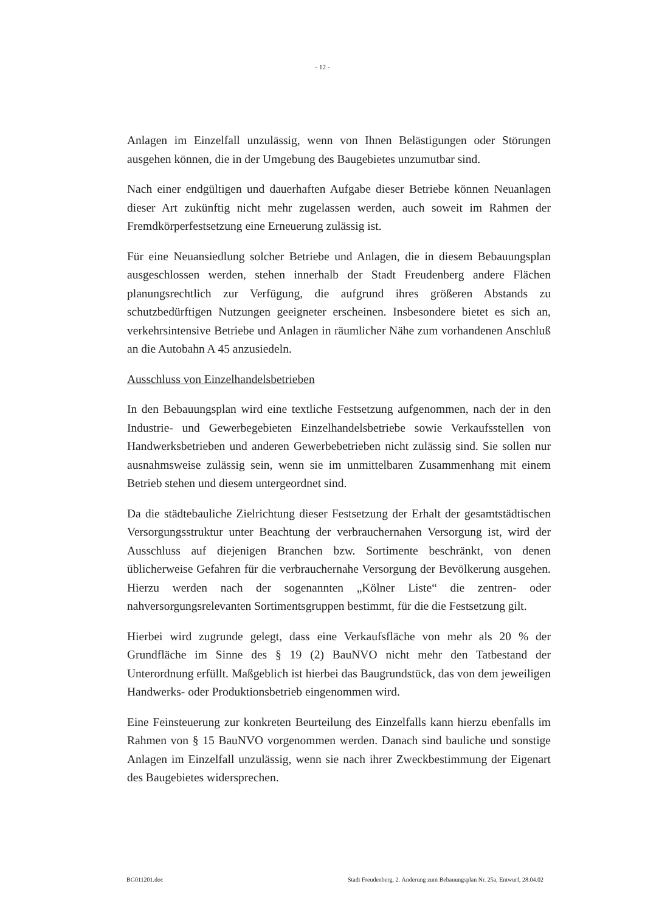- 12 -
Anlagen im Einzelfall unzulässig, wenn von Ihnen Belästigungen oder Störungen ausgehen können, die in der Umgebung des Baugebietes unzumutbar sind.
Nach einer endgültigen und dauerhaften Aufgabe dieser Betriebe können Neuanlagen dieser Art zukünftig nicht mehr zugelassen werden, auch soweit im Rahmen der Fremdkörperfestsetzung eine Erneuerung zulässig ist.
Für eine Neuansiedlung solcher Betriebe und Anlagen, die in diesem Bebauungsplan ausgeschlossen werden, stehen innerhalb der Stadt Freudenberg andere Flächen planungsrechtlich zur Verfügung, die aufgrund ihres größeren Abstands zu schutzbedürftigen Nutzungen geeigneter erscheinen. Insbesondere bietet es sich an, verkehrsintensive Betriebe und Anlagen in räumlicher Nähe zum vorhandenen Anschluß an die Autobahn A 45 anzusiedeln.
Ausschluss von Einzelhandelsbetrieben
In den Bebauungsplan wird eine textliche Festsetzung aufgenommen, nach der in den Industrie- und Gewerbegebieten Einzelhandelsbetriebe sowie Verkaufsstellen von Handwerksbetrieben und anderen Gewerbebetrieben nicht zulässig sind. Sie sollen nur ausnahmsweise zulässig sein, wenn sie im unmittelbaren Zusammenhang mit einem Betrieb stehen und diesem untergeordnet sind.
Da die städtebauliche Zielrichtung dieser Festsetzung der Erhalt der gesamtstädtischen Versorgungsstruktur unter Beachtung der verbrauchernahen Versorgung ist, wird der Ausschluss auf diejenigen Branchen bzw. Sortimente beschränkt, von denen üblicherweise Gefahren für die verbrauchernahe Versorgung der Bevölkerung ausgehen. Hierzu werden nach der sogenannten „Kölner Liste“ die zentren- oder nahversorgungsrelevanten Sortimentsgruppen bestimmt, für die die Festsetzung gilt.
Hierbei wird zugrunde gelegt, dass eine Verkaufsfläche von mehr als 20 % der Grundfläche im Sinne des § 19 (2) BauNVO nicht mehr den Tatbestand der Unterordnung erfüllt. Maßgeblich ist hierbei das Baugrundstück, das von dem jeweiligen Handwerks- oder Produktionsbetrieb eingenommen wird.
Eine Feinsteuerung zur konkreten Beurteilung des Einzelfalls kann hierzu ebenfalls im Rahmen von § 15 BauNVO vorgenommen werden. Danach sind bauliche und sonstige Anlagen im Einzelfall unzulässig, wenn sie nach ihrer Zweckbestimmung der Eigenart des Baugebietes widersprechen.
BG011201.doc Stadt Freudenberg, 2. Änderung zum Bebauungsplan Nr. 25a, Entwurf, 28.04.02